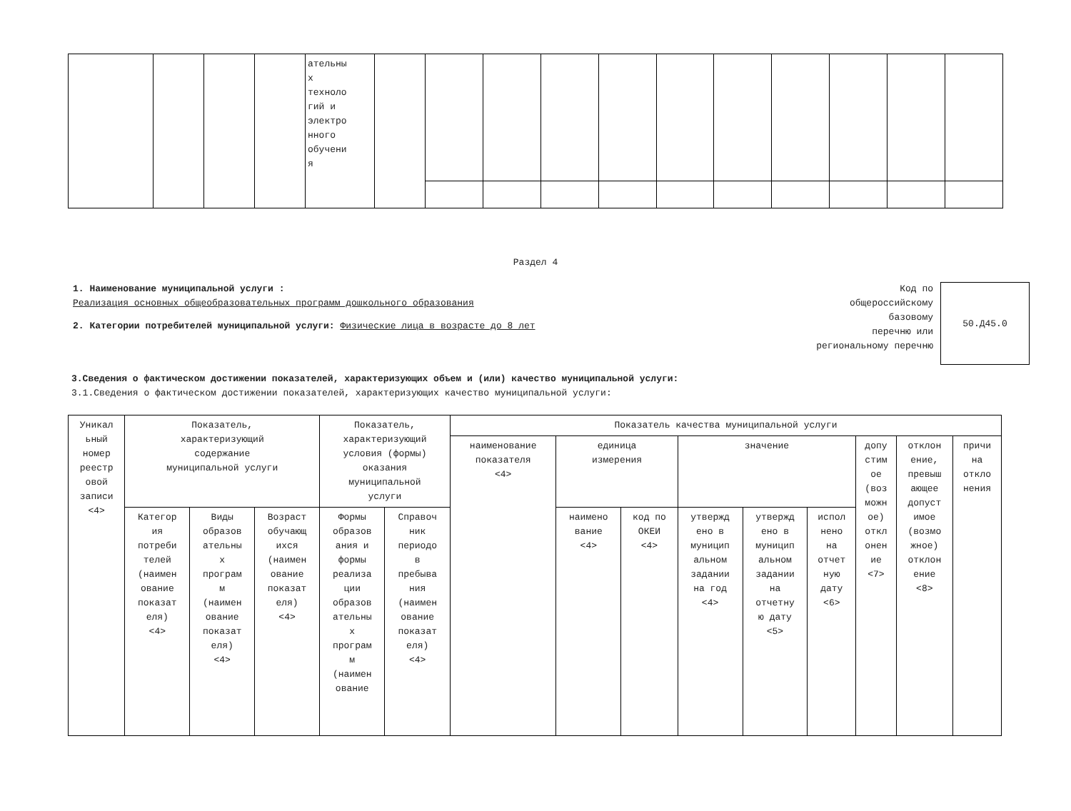| | | | | ательны х техноло гий и электро нного обучени я | | | | | | | | | | | |
Раздел 4
1. Наименование муниципальной услуги :
Реализация основных общеобразовательных программ дошкольного образования
2. Категории потребителей муниципальной услуги: Физические лица в возрасте до 8 лет
Код по
общероссийскому
базовому
перечню или
региональному перечню
50.Д45.0
3.Сведения о фактическом достижении показателей, характеризующих объем и (или) качество муниципальной услуги:
3.1.Сведения о фактическом достижении показателей, характеризующих качество муниципальной услуги:
| Уникал ьный номер реестр овой записи <4> | Показатель, характеризующий содержание муниципальной услуги | | | Показатель, характеризующий условия (формы) оказания муниципальной услуги | | Показатель качества муниципальной услуги | | | | | | | | |
| --- | --- | --- | --- | --- | --- | --- | --- | --- | --- | --- | --- | --- | --- | --- |
| | | | | | | наименование показателя <4> | единица измерения | | значение | | | допу стим ое (воз можн ое) откл онен ие <7> | отклон ение, превыш ающее допуст имое (возмо жное) отклон ение <8> | причи на откло нения |
| | Категор ия потреби телей (наимен ование показат еля) <4> | Виды образов ательны х програм м (наимен ование показат еля) <4> | Возраст обучающ ихся (наимен ование показат еля) <4> | Формы образов ания и формы реализа ции образов ательны х програм м (наимен ование | Справоч ник периодо в пребыва ния (наимен ование показат еля) <4> | | наимено вание <4> | код по ОКЕИ <4> | утвержд ено в муницип альном задании на год <4> | утвержд ено в муницип альном задании на отчетну ю дату <5> | испол нено на отчет ную дату <6> | | | |